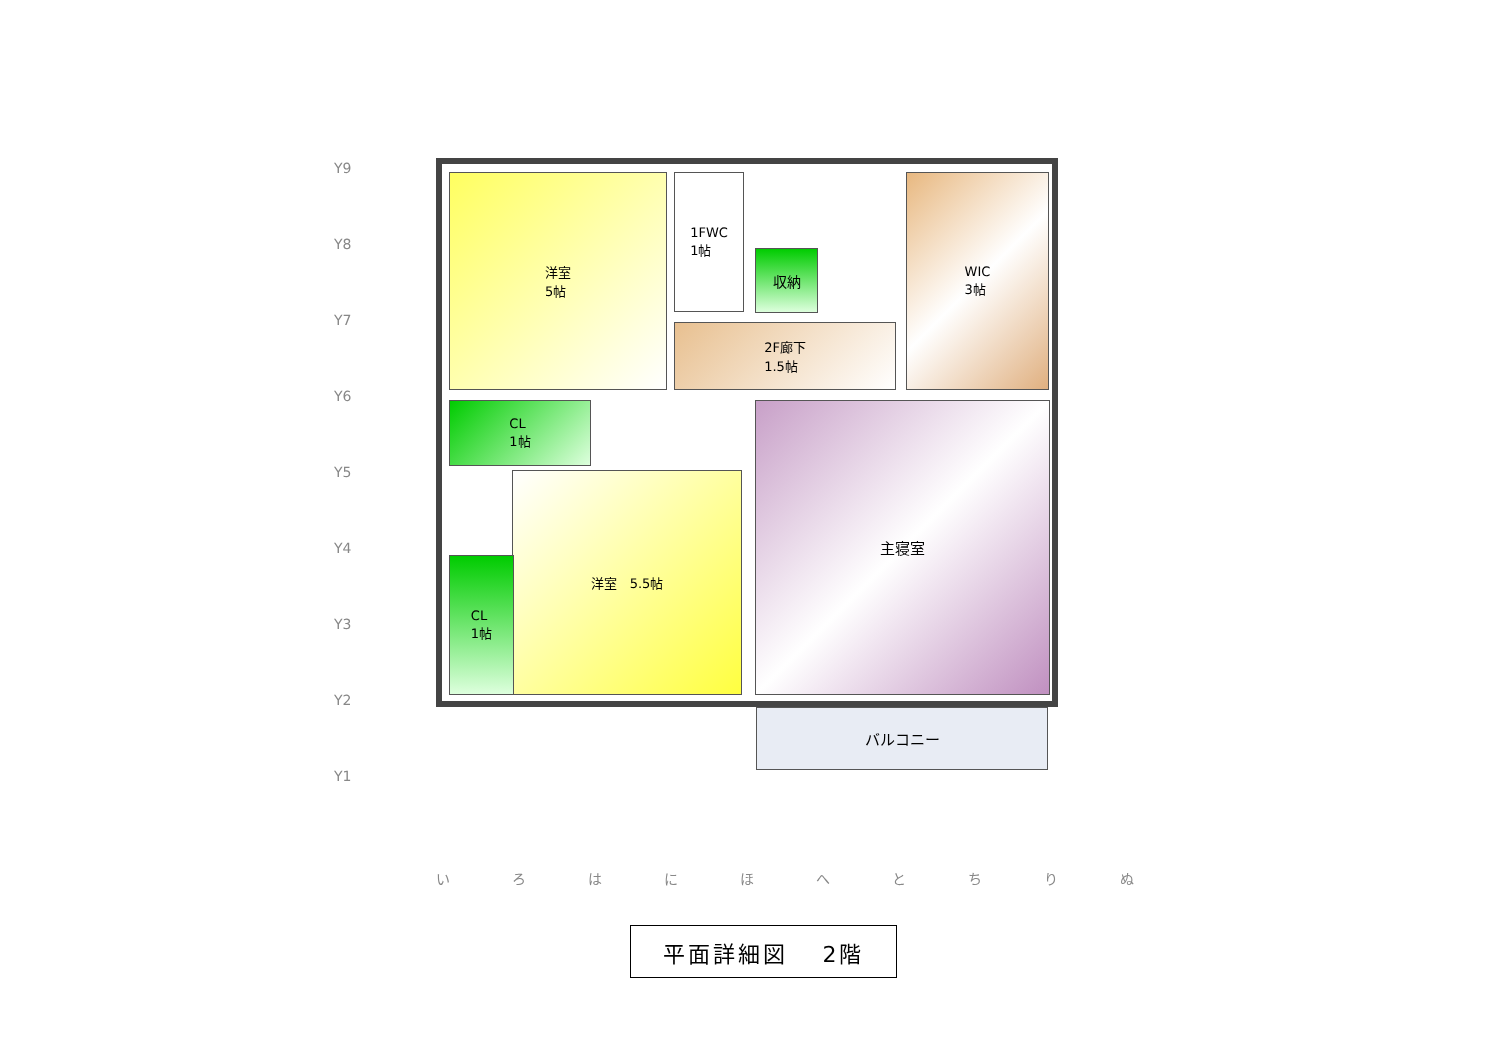洋室
5帖
1FWC
1帖
収納
WIC
3帖
2F廊下
1.5帖
CL
1帖
洋室　5.5帖
CL
1帖
主寝室
バルコニー
Y9
Y8
Y7
Y6
Y5
Y4
Y3
Y2
Y1
い ろ は に ほ へ と ち り ぬ
平面詳細図　 2階